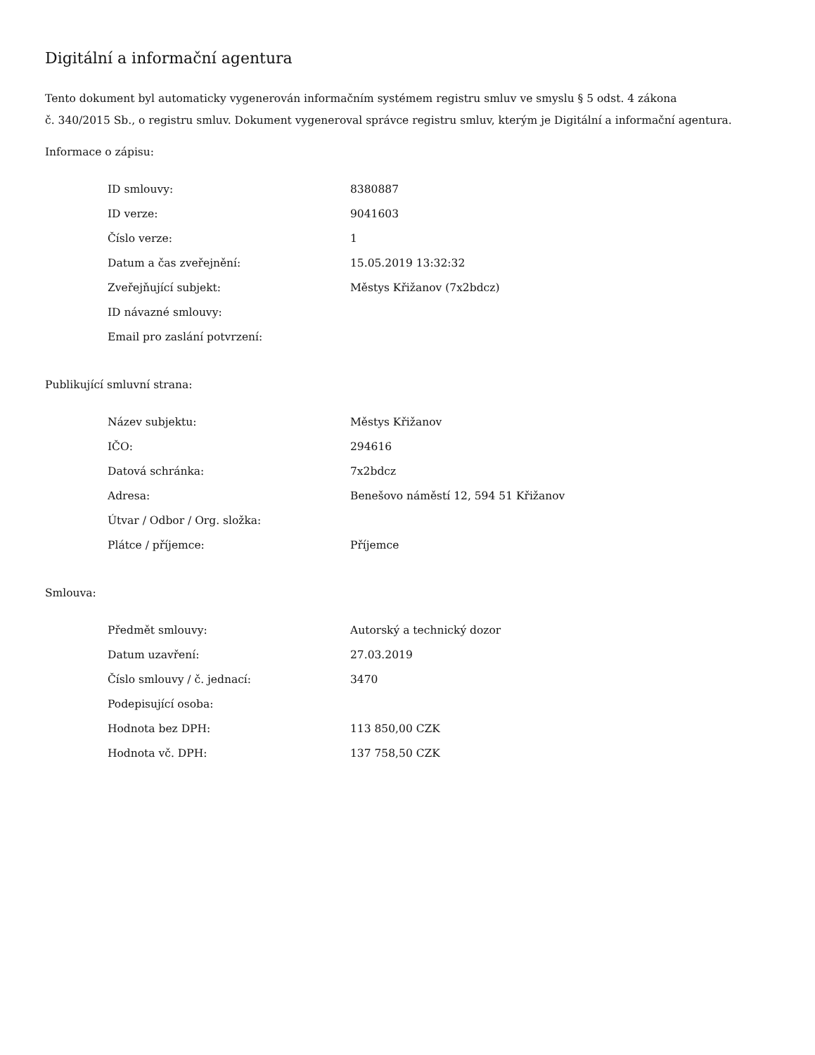Digitální a informační agentura
Tento dokument byl automaticky vygenerován informačním systémem registru smluv ve smyslu § 5 odst. 4 zákona
č. 340/2015 Sb., o registru smluv. Dokument vygeneroval správce registru smluv, kterým je Digitální a informační agentura.
Informace o zápisu:
| ID smlouvy: | 8380887 |
| ID verze: | 9041603 |
| Číslo verze: | 1 |
| Datum a čas zveřejnění: | 15.05.2019 13:32:32 |
| Zveřejňující subjekt: | Městys Křižanov (7x2bdcz) |
| ID návazné smlouvy: | |
| Email pro zaslání potvrzení: | |
Publikující smluvní strana:
| Název subjektu: | Městys Křižanov |
| IČO: | 294616 |
| Datová schránka: | 7x2bdcz |
| Adresa: | Benešovo náměstí 12, 594 51 Křižanov |
| Útvar / Odbor / Org. složka: | |
| Plátce / příjemce: | Příjemce |
Smlouva:
| Předmět smlouvy: | Autorský a technický dozor |
| Datum uzavření: | 27.03.2019 |
| Číslo smlouvy / č. jednací: | 3470 |
| Podepisující osoba: | |
| Hodnota bez DPH: | 113 850,00 CZK |
| Hodnota vč. DPH: | 137 758,50 CZK |